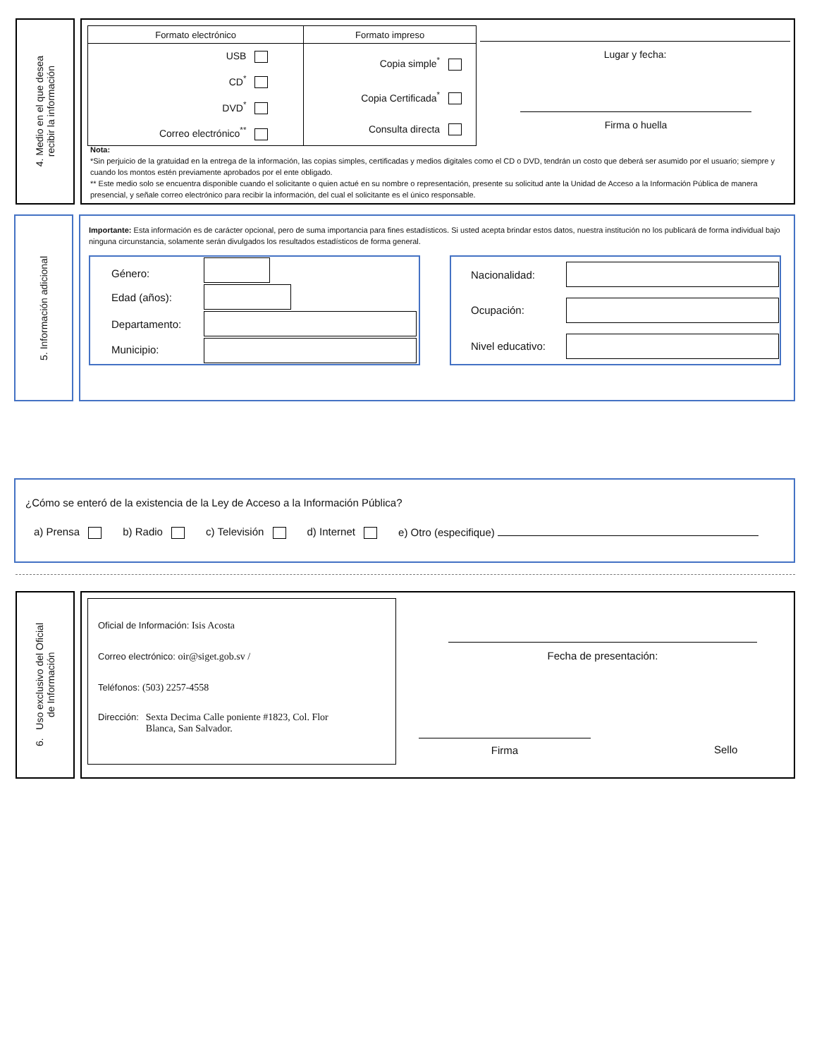4. Medio en el que desea
recibir la información
| Formato electrónico | Formato impreso |
| --- | --- |
| USB CD<sup>*</sup> DVD<sup>*</sup> Correo electrónico<sup>**</sup> | Copia simple<sup>*</sup> Copia Certificada<sup>*</sup> Consulta directa |
Lugar y fecha:
Firma o huella
Nota:
*Sin perjuicio de la gratuidad en la entrega de la información, las copias simples, certificadas y medios digitales como el CD o DVD, tendrán un costo que deberá ser asumido por el usuario; siempre y cuando los montos estén previamente aprobados por el ente obligado.
** Este medio solo se encuentra disponible cuando el solicitante o quien actué en su nombre o representación, presente su solicitud ante la Unidad de Acceso a la Información Pública de manera presencial, y señale correo electrónico para recibir la información, del cual el solicitante es el único responsable.
5. Información adicional
Importante: Esta información es de carácter opcional, pero de suma importancia para fines estadísticos. Si usted acepta brindar estos datos, nuestra institución no los publicará de forma individual bajo ninguna circunstancia, solamente serán divulgados los resultados estadísticos de forma general.
| Género: | |
| Edad (años): | |
| Departamento: | |
| Municipio: | |
| Nacionalidad: | |
| Ocupación: | |
| Nivel educativo: | |
¿Cómo se enteró de la existencia de la Ley de Acceso a la Información Pública?
a) Prensa b) Radio c) Televisión d) Internet e) Otro (especifique)
6. Uso exclusivo del Oficial
de Información
Oficial de Información: Isis Acosta
Correo electrónico: oir@siget.gob.sv /
Teléfonos: (503) 2257-4558
Dirección: Sexta Decima Calle poniente #1823, Col. Flor
Blanca, San Salvador.
Fecha de presentación:
Firma Sello